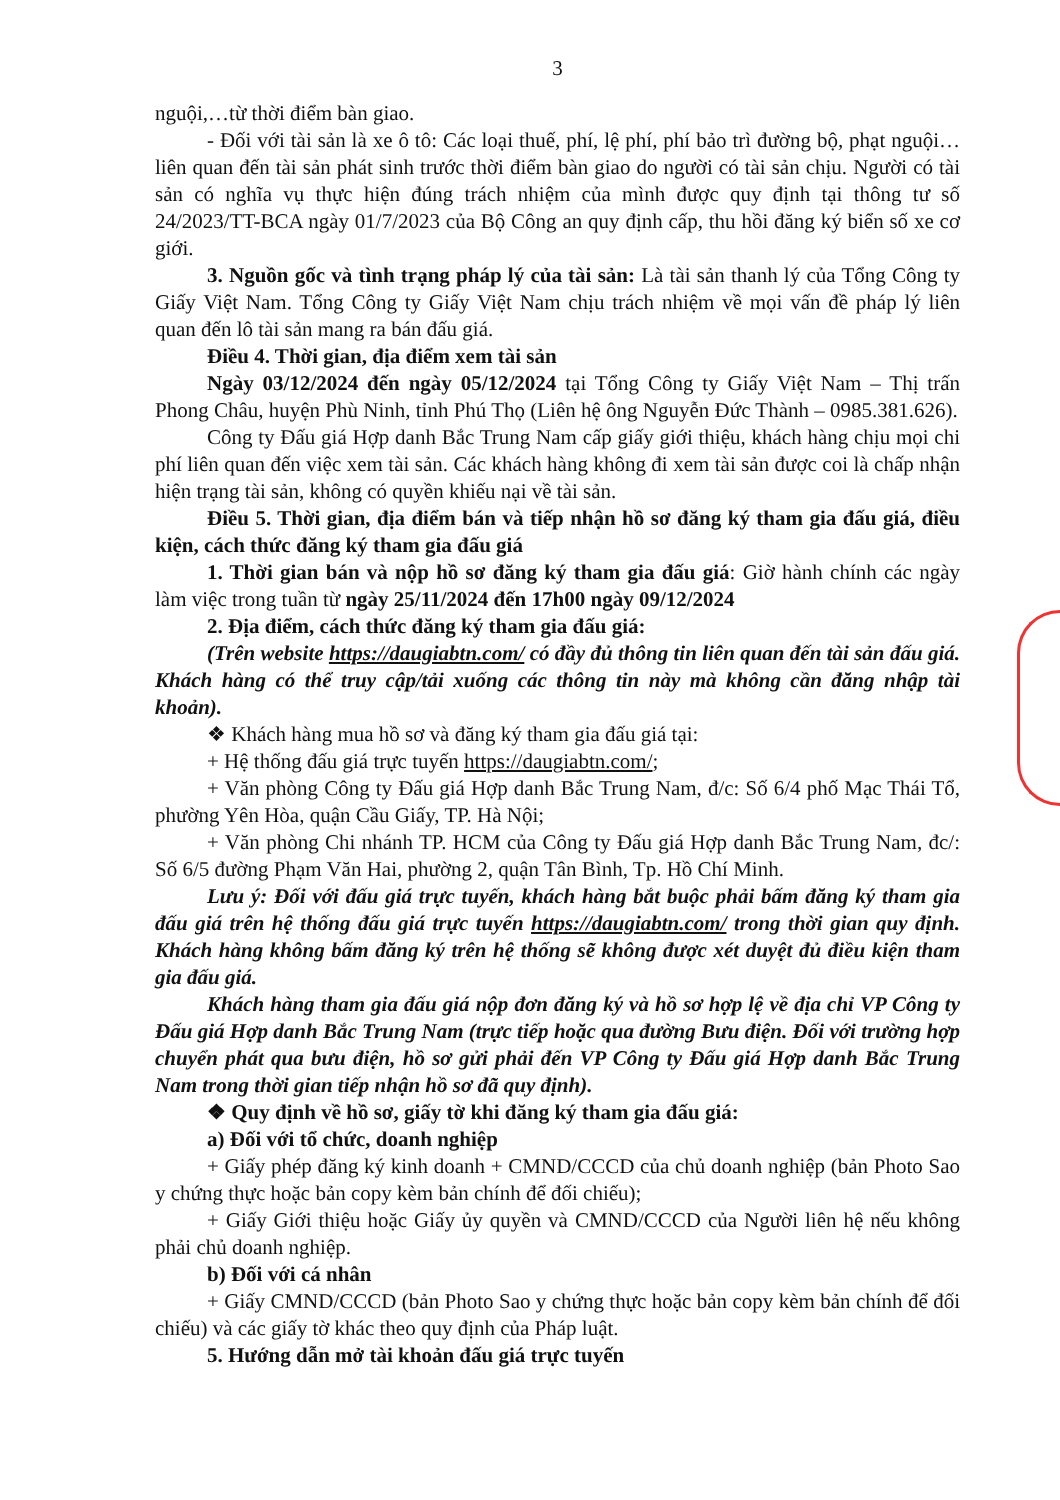3
nguội,…từ thời điểm bàn giao.
- Đối với tài sản là xe ô tô: Các loại thuế, phí, lệ phí, phí bảo trì đường bộ, phạt nguội… liên quan đến tài sản phát sinh trước thời điểm bàn giao do người có tài sản chịu. Người có tài sản có nghĩa vụ thực hiện đúng trách nhiệm của mình được quy định tại thông tư số 24/2023/TT-BCA ngày 01/7/2023 của Bộ Công an quy định cấp, thu hồi đăng ký biển số xe cơ giới.
3. Nguồn gốc và tình trạng pháp lý của tài sản: Là tài sản thanh lý của Tổng Công ty Giấy Việt Nam. Tổng Công ty Giấy Việt Nam chịu trách nhiệm về mọi vấn đề pháp lý liên quan đến lô tài sản mang ra bán đấu giá.
Điều 4. Thời gian, địa điểm xem tài sản
Ngày 03/12/2024 đến ngày 05/12/2024 tại Tổng Công ty Giấy Việt Nam – Thị trấn Phong Châu, huyện Phù Ninh, tỉnh Phú Thọ (Liên hệ ông Nguyễn Đức Thành – 0985.381.626).
Công ty Đấu giá Hợp danh Bắc Trung Nam cấp giấy giới thiệu, khách hàng chịu mọi chi phí liên quan đến việc xem tài sản. Các khách hàng không đi xem tài sản được coi là chấp nhận hiện trạng tài sản, không có quyền khiếu nại về tài sản.
Điều 5. Thời gian, địa điểm bán và tiếp nhận hồ sơ đăng ký tham gia đấu giá, điều kiện, cách thức đăng ký tham gia đấu giá
1. Thời gian bán và nộp hồ sơ đăng ký tham gia đấu giá: Giờ hành chính các ngày làm việc trong tuần từ ngày 25/11/2024 đến 17h00 ngày 09/12/2024
2. Địa điểm, cách thức đăng ký tham gia đấu giá:
(Trên website https://daugiabtn.com/ có đầy đủ thông tin liên quan đến tài sản đấu giá. Khách hàng có thể truy cập/tải xuống các thông tin này mà không cần đăng nhập tài khoản).
❖ Khách hàng mua hồ sơ và đăng ký tham gia đấu giá tại:
+ Hệ thống đấu giá trực tuyến https://daugiabtn.com/;
+ Văn phòng Công ty Đấu giá Hợp danh Bắc Trung Nam, đ/c: Số 6/4 phố Mạc Thái Tổ, phường Yên Hòa, quận Cầu Giấy, TP. Hà Nội;
+ Văn phòng Chi nhánh TP. HCM của Công ty Đấu giá Hợp danh Bắc Trung Nam, đc/: Số 6/5 đường Phạm Văn Hai, phường 2, quận Tân Bình, Tp. Hồ Chí Minh.
Lưu ý: Đối với đấu giá trực tuyến, khách hàng bắt buộc phải bấm đăng ký tham gia đấu giá trên hệ thống đấu giá trực tuyến https://daugiabtn.com/ trong thời gian quy định. Khách hàng không bấm đăng ký trên hệ thống sẽ không được xét duyệt đủ điều kiện tham gia đấu giá.
Khách hàng tham gia đấu giá nộp đơn đăng ký và hồ sơ hợp lệ về địa chỉ VP Công ty Đấu giá Hợp danh Bắc Trung Nam (trực tiếp hoặc qua đường Bưu điện. Đối với trường hợp chuyển phát qua bưu điện, hồ sơ gửi phải đến VP Công ty Đấu giá Hợp danh Bắc Trung Nam trong thời gian tiếp nhận hồ sơ đã quy định).
❖ Quy định về hồ sơ, giấy tờ khi đăng ký tham gia đấu giá:
a) Đối với tổ chức, doanh nghiệp
+ Giấy phép đăng ký kinh doanh + CMND/CCCD của chủ doanh nghiệp (bản Photo Sao y chứng thực hoặc bản copy kèm bản chính để đối chiếu);
+ Giấy Giới thiệu hoặc Giấy ủy quyền và CMND/CCCD của Người liên hệ nếu không phải chủ doanh nghiệp.
b) Đối với cá nhân
+ Giấy CMND/CCCD (bản Photo Sao y chứng thực hoặc bản copy kèm bản chính để đối chiếu) và các giấy tờ khác theo quy định của Pháp luật.
5. Hướng dẫn mở tài khoản đấu giá trực tuyến